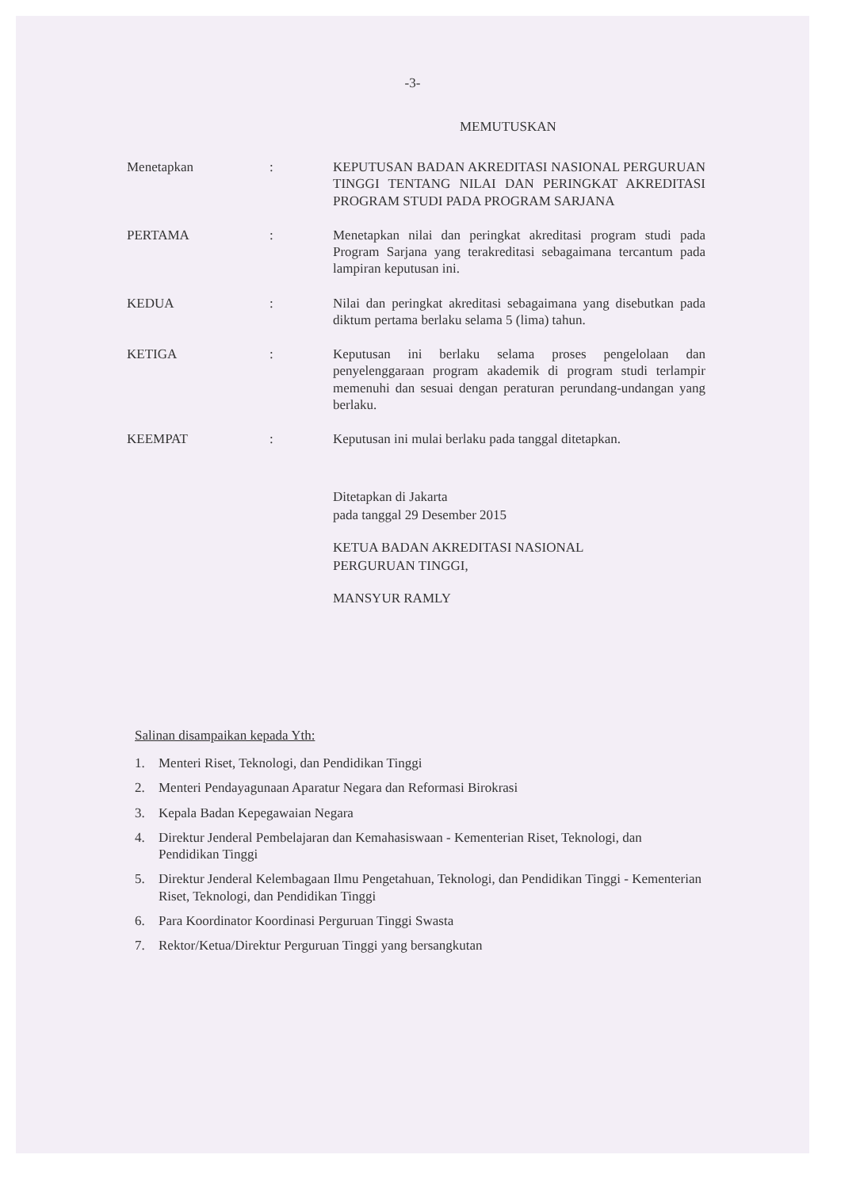-3-
MEMUTUSKAN
| Menetapkan | : | KEPUTUSAN BADAN AKREDITASI NASIONAL PERGURUAN TINGGI TENTANG NILAI DAN PERINGKAT AKREDITASI PROGRAM STUDI PADA PROGRAM SARJANA |
| PERTAMA | : | Menetapkan nilai dan peringkat akreditasi program studi pada Program Sarjana yang terakreditasi sebagaimana tercantum pada lampiran keputusan ini. |
| KEDUA | : | Nilai dan peringkat akreditasi sebagaimana yang disebutkan pada diktum pertama berlaku selama 5 (lima) tahun. |
| KETIGA | : | Keputusan ini berlaku selama proses pengelolaan dan penyelenggaraan program akademik di program studi terlampir memenuhi dan sesuai dengan peraturan perundang-undangan yang berlaku. |
| KEEMPAT | : | Keputusan ini mulai berlaku pada tanggal ditetapkan. |
Ditetapkan di Jakarta
pada tanggal 29 Desember 2015
KETUA BADAN AKREDITASI NASIONAL
PERGURUAN TINGGI,
MANSYUR RAMLY
Salinan disampaikan kepada Yth:
1. Menteri Riset, Teknologi, dan Pendidikan Tinggi
2. Menteri Pendayagunaan Aparatur Negara dan Reformasi Birokrasi
3. Kepala Badan Kepegawaian Negara
4. Direktur Jenderal Pembelajaran dan Kemahasiswaan - Kementerian Riset, Teknologi, dan Pendidikan Tinggi
5. Direktur Jenderal Kelembagaan Ilmu Pengetahuan, Teknologi, dan Pendidikan Tinggi - Kementerian Riset, Teknologi, dan Pendidikan Tinggi
6. Para Koordinator Koordinasi Perguruan Tinggi Swasta
7. Rektor/Ketua/Direktur Perguruan Tinggi yang bersangkutan